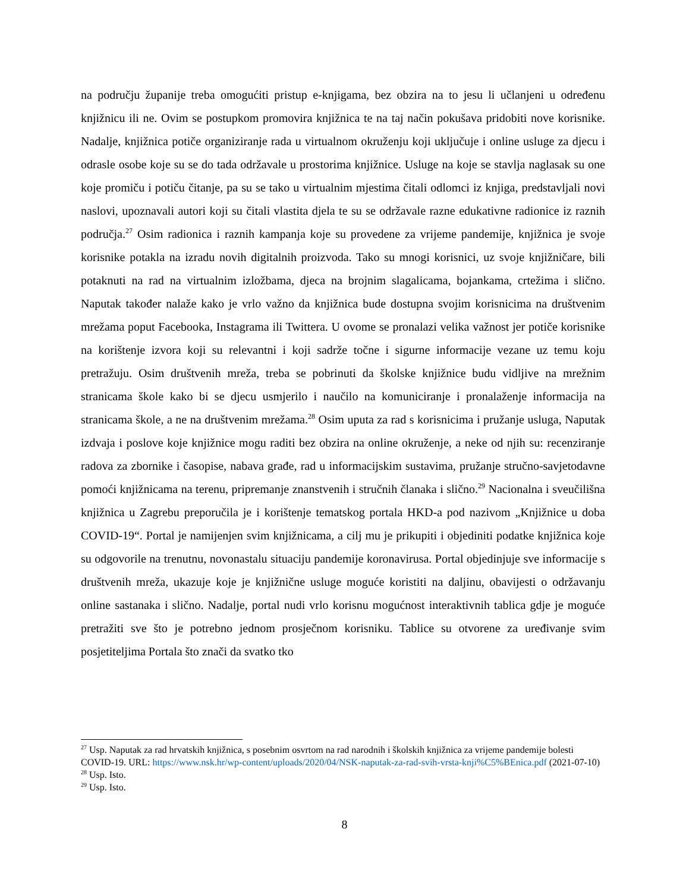na području županije treba omogućiti pristup e-knjigama, bez obzira na to jesu li učlanjeni u određenu knjižnicu ili ne. Ovim se postupkom promovira knjižnica te na taj način pokušava pridobiti nove korisnike. Nadalje, knjižnica potiče organiziranje rada u virtualnom okruženju koji uključuje i online usluge za djecu i odrasle osobe koje su se do tada održavale u prostorima knjižnice. Usluge na koje se stavlja naglasak su one koje promiču i potiču čitanje, pa su se tako u virtualnim mjestima čitali odlomci iz knjiga, predstavljali novi naslovi, upoznavali autori koji su čitali vlastita djela te su se održavale razne edukativne radionice iz raznih područja.<sup>27</sup> Osim radionica i raznih kampanja koje su provedene za vrijeme pandemije, knjižnica je svoje korisnike potakla na izradu novih digitalnih proizvoda. Tako su mnogi korisnici, uz svoje knjižničare, bili potaknuti na rad na virtualnim izložbama, djeca na brojnim slagalicama, bojankama, crtežima i slično. Naputak također nalaže kako je vrlo važno da knjižnica bude dostupna svojim korisnicima na društvenim mrežama poput Facebooka, Instagrama ili Twittera. U ovome se pronalazi velika važnost jer potiče korisnike na korištenje izvora koji su relevantni i koji sadrže točne i sigurne informacije vezane uz temu koju pretražuju. Osim društvenih mreža, treba se pobrinuti da školske knjižnice budu vidljive na mrežnim stranicama škole kako bi se djecu usmjerilo i naučilo na komuniciranje i pronalaženje informacija na stranicama škole, a ne na društvenim mrežama.<sup>28</sup> Osim uputa za rad s korisnicima i pružanje usluga, Naputak izdvaja i poslove koje knjižnice mogu raditi bez obzira na online okruženje, a neke od njih su: recenziranje radova za zbornike i časopise, nabava građe, rad u informacijskim sustavima, pružanje stručno-savjetodavne pomoći knjižnicama na terenu, pripremanje znanstvenih i stručnih članaka i slično.<sup>29</sup> Nacionalna i sveučilišna knjižnica u Zagrebu preporučila je i korištenje tematskog portala HKD-a pod nazivom „Knjižnice u doba COVID-19“. Portal je namijenjen svim knjižnicama, a cilj mu je prikupiti i objediniti podatke knjižnica koje su odgovorile na trenutnu, novonastalu situaciju pandemije koronavirusa. Portal objedinjuje sve informacije s društvenih mreža, ukazuje koje je knjižnične usluge moguće koristiti na daljinu, obavijesti o održavanju online sastanaka i slično. Nadalje, portal nudi vrlo korisnu mogućnost interaktivnih tablica gdje je moguće pretražiti sve što je potrebno jednom prosječnom korisniku. Tablice su otvorene za uređivanje svim posjetiteljima Portala što znači da svatko tko
<sup>27</sup> Usp. Naputak za rad hrvatskih knjižnica, s posebnim osvrtom na rad narodnih i školskih knjižnica za vrijeme pandemije bolesti COVID-19. URL: https://www.nsk.hr/wp-content/uploads/2020/04/NSK-naputak-za-rad-svih-vrsta-knji%C5%BEnica.pdf (2021-07-10)
<sup>28</sup> Usp. Isto.
<sup>29</sup> Usp. Isto.
8